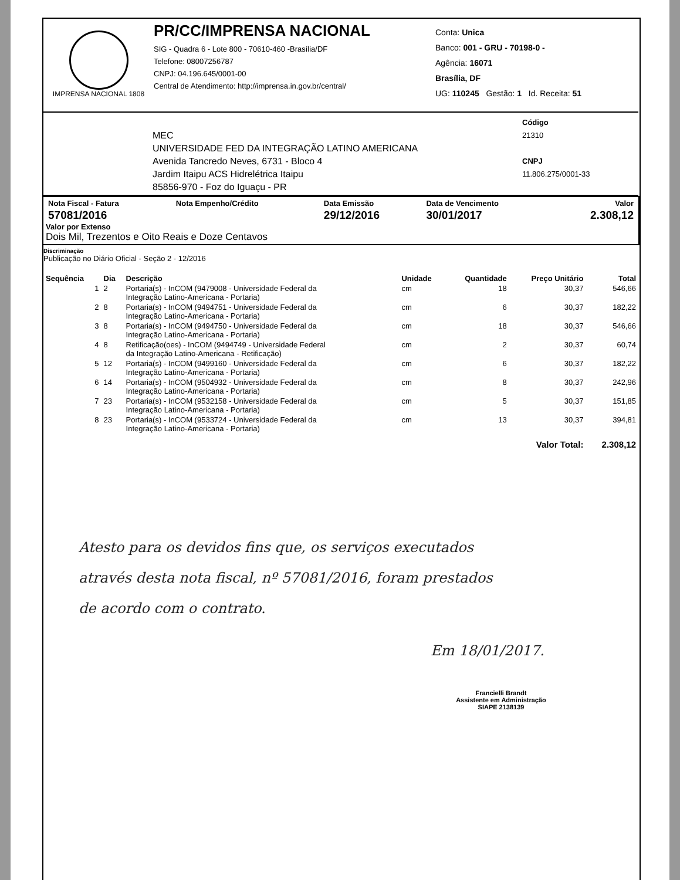IMPRENSA NACIONAL 1808
PR/CC/IMPRENSA NACIONAL
SIG - Quadra 6 - Lote 800 - 70610-460 -Brasília/DF
Telefone: 08007256787
CNPJ: 04.196.645/0001-00
Central de Atendimento: http://imprensa.in.gov.br/central/
Conta: Unica
Banco: 001 - GRU - 70198-0 -
Agência: 16071
Brasília, DF
UG: 110245 Gestão: 1 Id. Receita: 51
MEC
UNIVERSIDADE FED DA INTEGRAÇÃO LATINO AMERICANA
Avenida Tancredo Neves, 6731 - Bloco 4
Jardim Itaipu ACS Hidrelétrica Itaipu
85856-970 - Foz do Iguaçu - PR
Código
21310
CNPJ
11.806.275/0001-33
| Nota Fiscal - Fatura | Nota Empenho/Crédito | Data Emissão | Data de Vencimento | Valor |
| --- | --- | --- | --- | --- |
| 57081/2016 | | 29/12/2016 | 30/01/2017 | 2.308,12 |
Valor por Extenso
Dois Mil, Trezentos e Oito Reais e Doze Centavos
Discriminação
Publicação no Diário Oficial - Seção 2 - 12/2016
| Sequência | Dia | Descrição | Unidade | Quantidade | Preço Unitário | Total |
| --- | --- | --- | --- | --- | --- | --- |
| 1 | 2 | Portaria(s) - InCOM (9479008 - Universidade Federal da Integração Latino-Americana - Portaria) | cm | 18 | 30,37 | 546,66 |
| 2 | 8 | Portaria(s) - InCOM (9494751 - Universidade Federal da Integração Latino-Americana - Portaria) | cm | 6 | 30,37 | 182,22 |
| 3 | 8 | Portaria(s) - InCOM (9494750 - Universidade Federal da Integração Latino-Americana - Portaria) | cm | 18 | 30,37 | 546,66 |
| 4 | 8 | Retificação(oes) - InCOM (9494749 - Universidade Federal da Integração Latino-Americana - Retificação) | cm | 2 | 30,37 | 60,74 |
| 5 | 12 | Portaria(s) - InCOM (9499160 - Universidade Federal da Integração Latino-Americana - Portaria) | cm | 6 | 30,37 | 182,22 |
| 6 | 14 | Portaria(s) - InCOM (9504932 - Universidade Federal da Integração Latino-Americana - Portaria) | cm | 8 | 30,37 | 242,96 |
| 7 | 23 | Portaria(s) - InCOM (9532158 - Universidade Federal da Integração Latino-Americana - Portaria) | cm | 5 | 30,37 | 151,85 |
| 8 | 23 | Portaria(s) - InCOM (9533724 - Universidade Federal da Integração Latino-Americana - Portaria) | cm | 13 | 30,37 | 394,81 |
| | | | | | Valor Total: | 2.308,12 |
Atesto para os devidos fins que, os serviços executados
através desta nota fiscal, nº 57081/2016, foram prestados
de acordo com o contrato.
Em 18/01/2017.
Francielli Brandt
Assistente em Administração
SIAPE 2138139